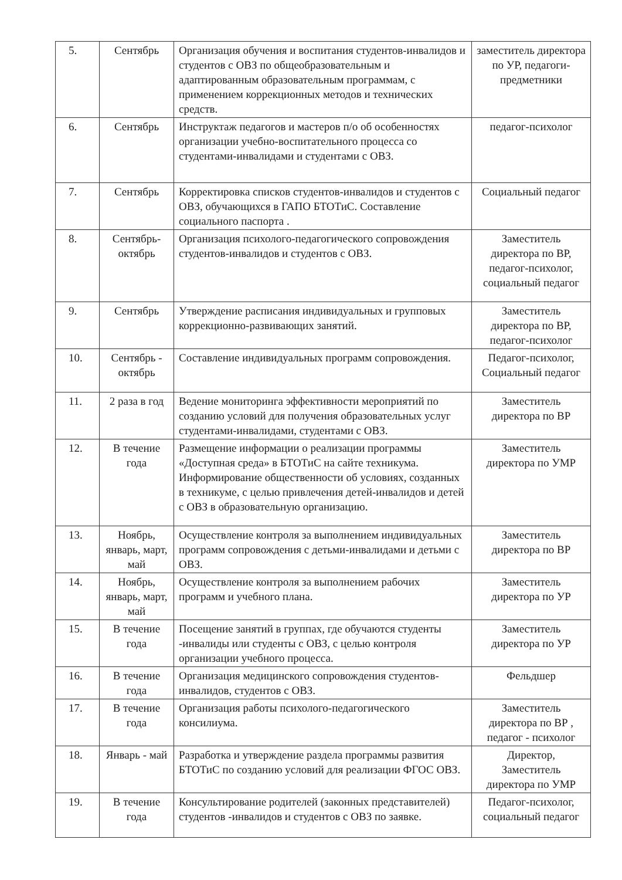| 5. | Сентябрь | Организация обучения и воспитания студентов-инвалидов и студентов с ОВЗ по общеобразовательным и адаптированным образовательным программам, с применением коррекционных методов и технических средств. | заместитель директора по УР, педагоги-предметники |
| 6. | Сентябрь | Инструктаж педагогов и мастеров п/о об особенностях организации учебно-воспитательного процесса со студентами-инвалидами и студентами с ОВЗ. | педагог-психолог |
| 7. | Сентябрь | Корректировка списков студентов-инвалидов и студентов с ОВЗ, обучающихся в ГАПО БТОТиС. Составление социального паспорта . | Социальный педагог |
| 8. | Сентябрь-октябрь | Организация психолого-педагогического сопровождения студентов-инвалидов и студентов с ОВЗ. | Заместитель директора по ВР, педагог-психолог, социальный педагог |
| 9. | Сентябрь | Утверждение расписания индивидуальных и групповых коррекционно-развивающих занятий. | Заместитель директора по ВР, педагог-психолог |
| 10. | Сентябрь - октябрь | Составление индивидуальных программ сопровождения. | Педагог-психолог, Социальный педагог |
| 11. | 2 раза в год | Ведение мониторинга эффективности мероприятий по созданию условий для получения образовательных услуг студентами-инвалидами, студентами с ОВЗ. | Заместитель директора по ВР |
| 12. | В течение года | Размещение информации о реализации программы «Доступная среда» в БТОТиС на сайте техникума. Информирование общественности об условиях, созданных в техникуме, с целью привлечения детей-инвалидов и детей с ОВЗ в образовательную организацию. | Заместитель директора по УМР |
| 13. | Ноябрь, январь, март, май | Осуществление контроля за выполнением индивидуальных программ сопровождения с детьми-инвалидами и детьми с ОВЗ. | Заместитель директора по ВР |
| 14. | Ноябрь, январь, март, май | Осуществление контроля за выполнением рабочих программ и учебного плана. | Заместитель директора по УР |
| 15. | В течение года | Посещение занятий в группах, где обучаются студенты -инвалиды или студенты с ОВЗ, с целью контроля организации учебного процесса. | Заместитель директора по УР |
| 16. | В течение года | Организация медицинского сопровождения студентов-инвалидов, студентов с ОВЗ. | Фельдшер |
| 17. | В течение года | Организация работы психолого-педагогического консилиума. | Заместитель директора по ВР , педагог - психолог |
| 18. | Январь - май | Разработка и утверждение раздела программы развития БТОТиС по созданию условий для реализации ФГОС ОВЗ. | Директор, Заместитель директора по УМР |
| 19. | В течение года | Консультирование родителей (законных представителей) студентов -инвалидов и студентов с ОВЗ по заявке. | Педагог-психолог, социальный педагог |